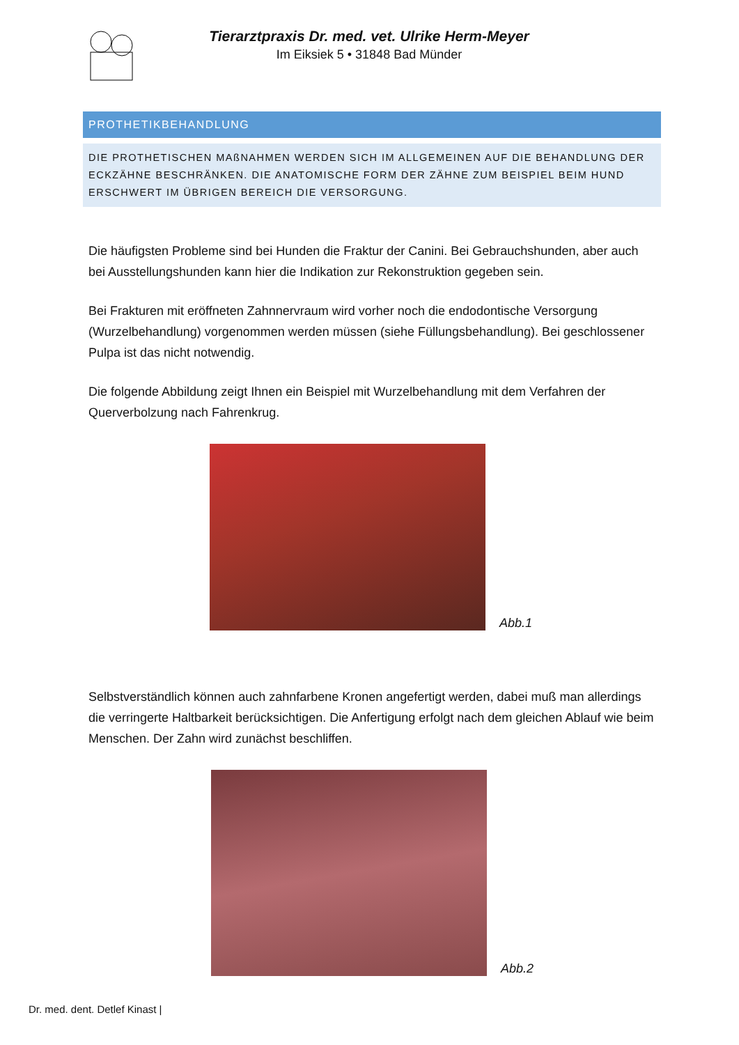Tierarztpraxis Dr. med. vet. Ulrike Herm-Meyer
Im Eiksiek 5 • 31848 Bad Münder
PROTHETIKBEHANDLUNG
DIE PROTHETISCHEN MAßNAHMEN WERDEN SICH IM ALLGEMEINEN AUF DIE BEHANDLUNG DER ECKZÄHNE BESCHRÄNKEN. DIE ANATOMISCHE FORM DER ZÄHNE ZUM BEISPIEL BEIM HUND ERSCHWERT IM ÜBRIGEN BEREICH DIE VERSORGUNG.
Die häufigsten Probleme sind bei Hunden die Fraktur der Canini. Bei Gebrauchshunden, aber auch bei Ausstellungshunden kann hier die Indikation zur Rekonstruktion gegeben sein.
Bei Frakturen mit eröffneten Zahnnervraum wird vorher noch die endodontische Versorgung (Wurzelbehandlung) vorgenommen werden müssen (siehe Füllungsbehandlung). Bei geschlossener Pulpa ist das nicht notwendig.
Die folgende Abbildung zeigt Ihnen ein Beispiel mit Wurzelbehandlung mit dem Verfahren der Querverbolzung nach Fahrenkrug.
Abb.1
Selbstverständlich können auch zahnfarbene Kronen angefertigt werden, dabei muß man allerdings die verringerte Haltbarkeit berücksichtigen. Die Anfertigung erfolgt nach dem gleichen Ablauf wie beim Menschen. Der Zahn wird zunächst beschliffen.
Abb.2
Dr. med. dent. Detlef Kinast |